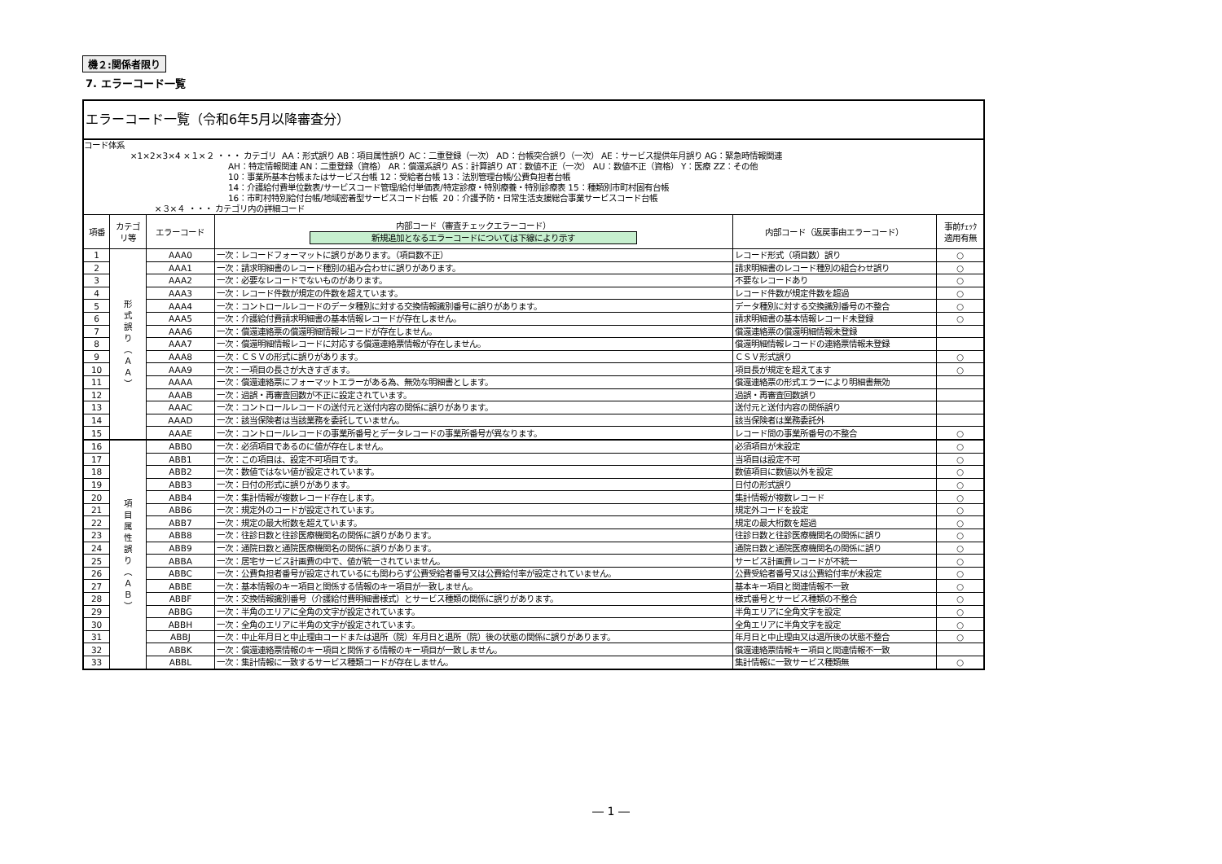機２:関係者限り
7. エラーコード一覧
| エラーコード一覧（令和6年5月以降審査分） | | | | | |
| コード体系 ×1×2×3×4 ×１×２ ・・・ カテゴリ AA：形式誤り AB：項目属性誤り AC：二重登録（一次） AD：台帳突合誤り（一次） AE：サービス提供年月誤り AG：緊急時情報関連 AH：特定情報関連 AN：二重登録（資格） AR：償還系誤り AS：計算誤り AT：数値不正（一次） AU：数値不正（資格） Y：医療 ZZ：その他 10：事業所基本台帳またはサービス台帳 12：受給者台帳 13：法別管理台帳/公費負担者台帳 14：介護給付費単位数表/サービスコード管理/給付単価表/特定診療・特別療養・特別診療表 15：種類別市町村固有台帳 16：市町村特別給付台帳/地域密着型サービスコード台帳 20：介護予防・日常生活支援総合事業サービスコード台帳 ×３×４ ・・・ カテゴリ内の詳細コード | | | | | |
| 項番 | カテゴ リ等 | エラーコード | 内部コード（審査チェックエラーコード） 新規追加となるエラーコードについては下線により示す | 内部コード（返戻事由エラーコード） | 事前ﾁｪｯｸ 適用有無 |
| 1 | 形 式 誤 り ︵ Ａ Ａ ︶ | AAA0 | 一次：レコードフォーマットに誤りがあります。（項目数不正） | レコード形式（項目数）誤り | ○ |
| 2 | | AAA1 | 一次：請求明細書のレコード種別の組み合わせに誤りがあります。 | 請求明細書のレコード種別の組合わせ誤り | ○ |
| 3 | | AAA2 | 一次：必要なレコードでないものがあります。 | 不要なレコードあり | ○ |
| 4 | | AAA3 | 一次：レコード件数が規定の件数を超えています。 | レコード件数が規定件数を超過 | ○ |
| 5 | | AAA4 | 一次：コントロールレコードのデータ種別に対する交換情報識別番号に誤りがあります。 | データ種別に対する交換識別番号の不整合 | ○ |
| 6 | | AAA5 | 一次：介護給付費請求明細書の基本情報レコードが存在しません。 | 請求明細書の基本情報レコード未登録 | ○ |
| 7 | | AAA6 | 一次：償還連絡票の償還明細情報レコードが存在しません。 | 償還連絡票の償還明細情報未登録 | |
| 8 | | AAA7 | 一次：償還明細情報レコードに対応する償還連絡票情報が存在しません。 | 償還明細情報レコードの連絡票情報未登録 | |
| 9 | | AAA8 | 一次：ＣＳＶの形式に誤りがあります。 | ＣＳＶ形式誤り | ○ |
| 10 | | AAA9 | 一次：一項目の長さが大きすぎます。 | 項目長が規定を超えてます | ○ |
| 11 | | AAAA | 一次：償還連絡票にフォーマットエラーがある為、無効な明細書とします。 | 償還連絡票の形式エラーにより明細書無効 | |
| 12 | | AAAB | 一次：過誤・再審査回数が不正に設定されています。 | 過誤・再審査回数誤り | |
| 13 | | AAAC | 一次：コントロールレコードの送付元と送付内容の関係に誤りがあります。 | 送付元と送付内容の関係誤り | |
| 14 | | AAAD | 一次：該当保険者は当該業務を委託していません。 | 該当保険者は業務委託外 | |
| 15 | | AAAE | 一次：コントロールレコードの事業所番号とデータレコードの事業所番号が異なります。 | レコード間の事業所番号の不整合 | ○ |
| 16 | 項 目 属 性 誤 り ︵ Ａ Ｂ ︶ | ABB0 | 一次：必須項目であるのに値が存在しません。 | 必須項目が未設定 | ○ |
| 17 | | ABB1 | 一次：この項目は、設定不可項目です。 | 当項目は設定不可 | ○ |
| 18 | | ABB2 | 一次：数値ではない値が設定されています。 | 数値項目に数値以外を設定 | ○ |
| 19 | | ABB3 | 一次：日付の形式に誤りがあります。 | 日付の形式誤り | ○ |
| 20 | | ABB4 | 一次：集計情報が複数レコード存在します。 | 集計情報が複数レコード | ○ |
| 21 | | ABB6 | 一次：規定外のコードが設定されています。 | 規定外コードを設定 | ○ |
| 22 | | ABB7 | 一次：規定の最大桁数を超えています。 | 規定の最大桁数を超過 | ○ |
| 23 | | ABB8 | 一次：往診日数と往診医療機関名の関係に誤りがあります。 | 往診日数と往診医療機関名の関係に誤り | ○ |
| 24 | | ABB9 | 一次：通院日数と通院医療機関名の関係に誤りがあります。 | 通院日数と通院医療機関名の関係に誤り | ○ |
| 25 | | ABBA | 一次：居宅サービス計画費の中で、値が統一されていません。 | サービス計画費レコードが不統一 | ○ |
| 26 | | ABBC | 一次：公費負担者番号が設定されているにも関わらず公費受給者番号又は公費給付率が設定されていません。 | 公費受給者番号又は公費給付率が未設定 | ○ |
| 27 | | ABBE | 一次：基本情報のキー項目と関係する情報のキー項目が一致しません。 | 基本キー項目と関連情報不一致 | ○ |
| 28 | | ABBF | 一次：交換情報識別番号（介護給付費明細書様式）とサービス種類の関係に誤りがあります。 | 様式番号とサービス種類の不整合 | ○ |
| 29 | | ABBG | 一次：半角のエリアに全角の文字が設定されています。 | 半角エリアに全角文字を設定 | ○ |
| 30 | | ABBH | 一次：全角のエリアに半角の文字が設定されています。 | 全角エリアに半角文字を設定 | ○ |
| 31 | | ABBJ | 一次：中止年月日と中止理由コードまたは退所（院）年月日と退所（院）後の状態の関係に誤りがあります。 | 年月日と中止理由又は退所後の状態不整合 | ○ |
| 32 | | ABBK | 一次：償還連絡票情報のキー項目と関係する情報のキー項目が一致しません。 | 償還連絡票情報キー項目と関連情報不一致 | |
| 33 | | ABBL | 一次：集計情報に一致するサービス種類コードが存在しません。 | 集計情報に一致サービス種類無 | ○ |
― 1 ―